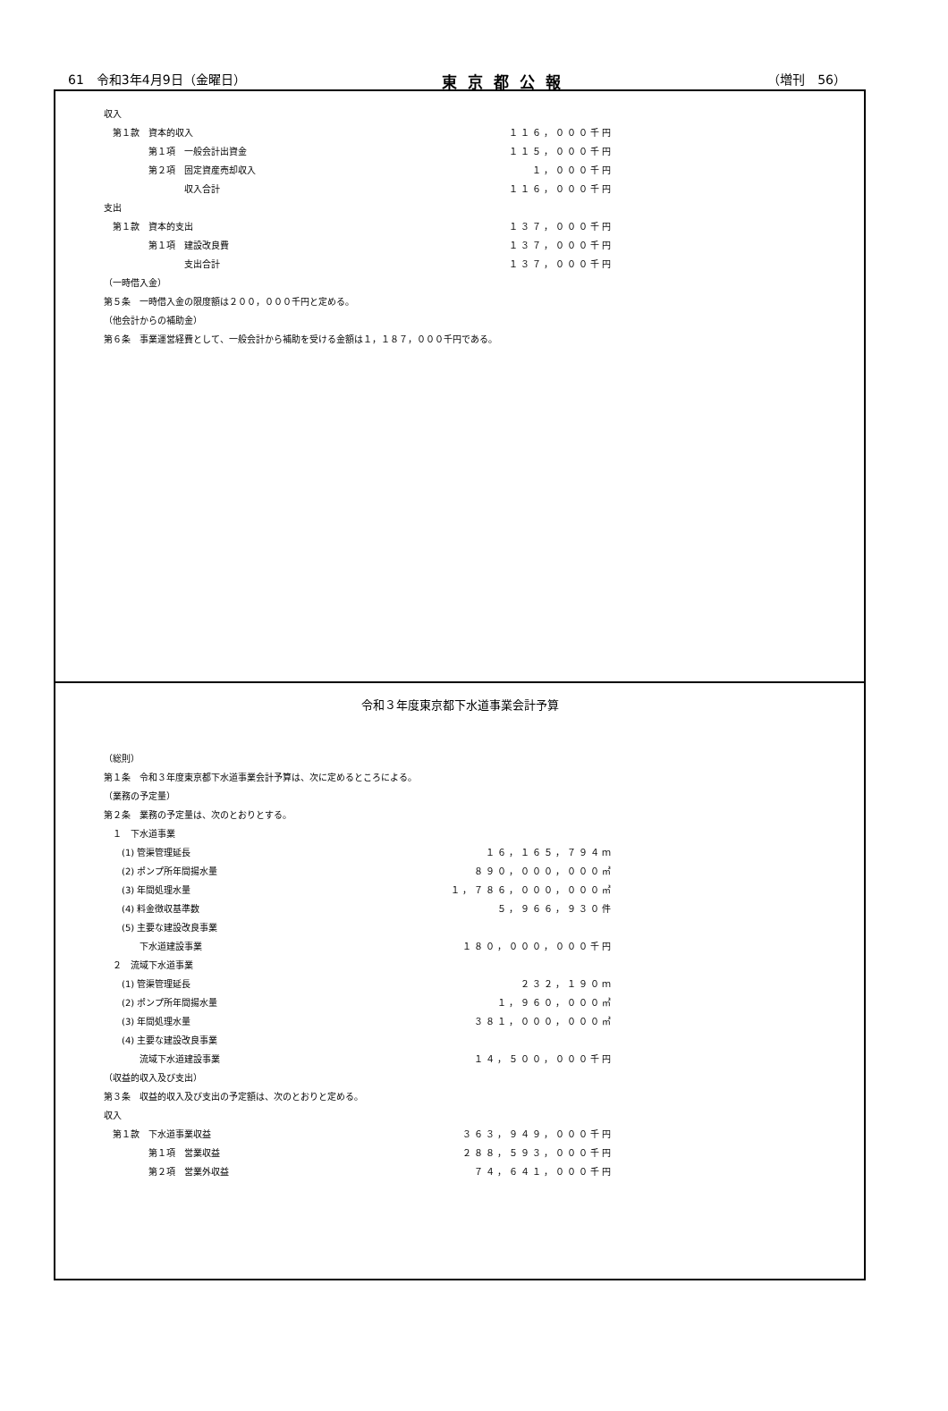61　令和3年4月9日（金曜日） 東京都公報 （増刊　56）
| 収入 | |
| 第１款 資本的収入 | １１６，０００千円 |
| 第１項 一般会計出資金 | １１５，０００千円 |
| 第２項 固定資産売却収入 | １，０００千円 |
| 収入合計 | １１６，０００千円 |
| 支出 | |
| 第１款 資本的支出 | １３７，０００千円 |
| 第１項 建設改良費 | １３７，０００千円 |
| 支出合計 | １３７，０００千円 |
| （一時借入金） | |
| 第５条 一時借入金の限度額は２００，０００千円と定める。 | |
| （他会計からの補助金） | |
| 第６条 事業運営経費として、一般会計から補助を受ける金額は１，１８７，０００千円である。 | |
令和３年度東京都下水道事業会計予算
| （総則） | |
| 第１条 令和３年度東京都下水道事業会計予算は、次に定めるところによる。 | |
| （業務の予定量） | |
| 第２条 業務の予定量は、次のとおりとする。 | |
| １ 下水道事業 | |
| (1) 管渠管理延長 | １６，１６５，７９４ｍ |
| (2) ポンプ所年間揚水量 | ８９０，０００，０００㎥ |
| (3) 年間処理水量 | １，７８６，０００，０００㎥ |
| (4) 料金徴収基準数 | ５，９６６，９３０件 |
| (5) 主要な建設改良事業 | |
| 下水道建設事業 | １８０，０００，０００千円 |
| ２ 流域下水道事業 | |
| (1) 管渠管理延長 | ２３２，１９０ｍ |
| (2) ポンプ所年間揚水量 | １，９６０，０００㎥ |
| (3) 年間処理水量 | ３８１，０００，０００㎥ |
| (4) 主要な建設改良事業 | |
| 流域下水道建設事業 | １４，５００，０００千円 |
| （収益的収入及び支出） | |
| 第３条 収益的収入及び支出の予定額は、次のとおりと定める。 | |
| 収入 | |
| 第１款 下水道事業収益 | ３６３，９４９，０００千円 |
| 第１項 営業収益 | ２８８，５９３，０００千円 |
| 第２項 営業外収益 | ７４，６４１，０００千円 |